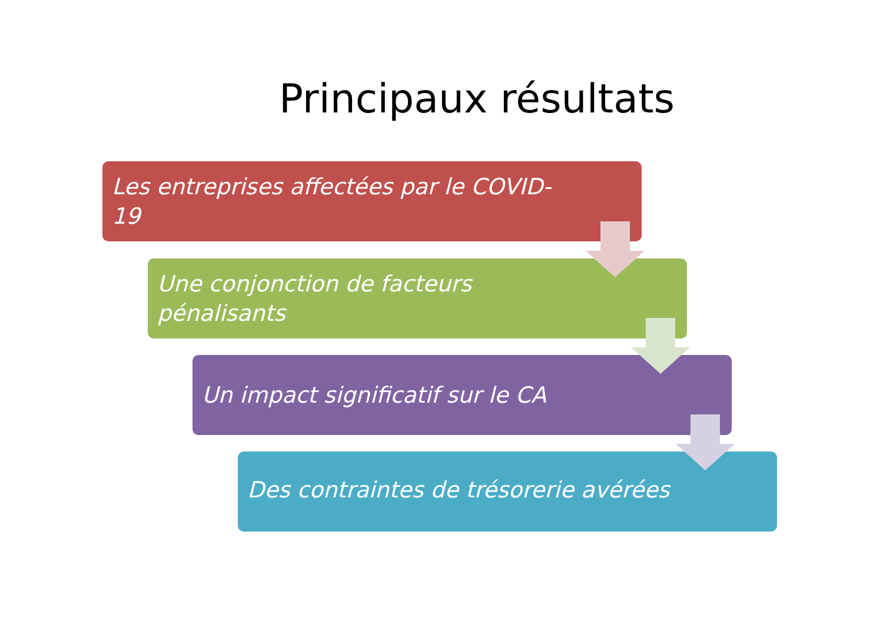Principaux résultats
Les entreprises affectées par le COVID-
19
Une conjonction de facteurs
pénalisants
Un impact significatif sur le CA
Des contraintes de trésorerie avérées